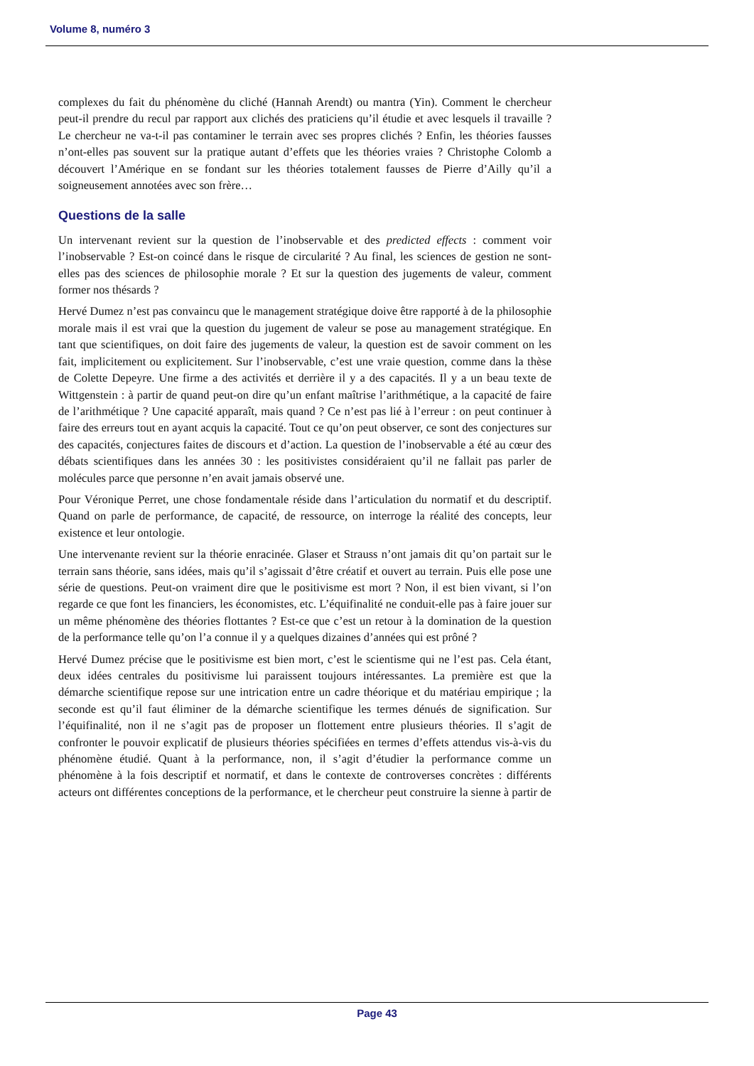Volume 8, numéro 3
complexes du fait du phénomène du cliché (Hannah Arendt) ou mantra (Yin). Comment le chercheur peut-il prendre du recul par rapport aux clichés des praticiens qu’il étudie et avec lesquels il travaille ? Le chercheur ne va-t-il pas contaminer le terrain avec ses propres clichés ? Enfin, les théories fausses n’ont-elles pas souvent sur la pratique autant d’effets que les théories vraies ? Christophe Colomb a découvert l’Amérique en se fondant sur les théories totalement fausses de Pierre d’Ailly qu’il a soigneusement annotées avec son frère…
Questions de la salle
Un intervenant revient sur la question de l’inobservable et des predicted effects : comment voir l’inobservable ? Est-on coincé dans le risque de circularité ? Au final, les sciences de gestion ne sont-elles pas des sciences de philosophie morale ? Et sur la question des jugements de valeur, comment former nos thésards ?
Hervé Dumez n’est pas convaincu que le management stratégique doive être rapporté à de la philosophie morale mais il est vrai que la question du jugement de valeur se pose au management stratégique. En tant que scientifiques, on doit faire des jugements de valeur, la question est de savoir comment on les fait, implicitement ou explicitement. Sur l’inobservable, c’est une vraie question, comme dans la thèse de Colette Depeyre. Une firme a des activités et derrière il y a des capacités. Il y a un beau texte de Wittgenstein : à partir de quand peut-on dire qu’un enfant maîtrise l’arithmétique, a la capacité de faire de l’arithmétique ? Une capacité apparaît, mais quand ? Ce n’est pas lié à l’erreur : on peut continuer à faire des erreurs tout en ayant acquis la capacité. Tout ce qu’on peut observer, ce sont des conjectures sur des capacités, conjectures faites de discours et d’action. La question de l’inobservable a été au cœur des débats scientifiques dans les années 30 : les positivistes considéraient qu’il ne fallait pas parler de molécules parce que personne n’en avait jamais observé une.
Pour Véronique Perret, une chose fondamentale réside dans l’articulation du normatif et du descriptif. Quand on parle de performance, de capacité, de ressource, on interroge la réalité des concepts, leur existence et leur ontologie.
Une intervenante revient sur la théorie enracinée. Glaser et Strauss n’ont jamais dit qu’on partait sur le terrain sans théorie, sans idées, mais qu’il s’agissait d’être créatif et ouvert au terrain. Puis elle pose une série de questions. Peut-on vraiment dire que le positivisme est mort ? Non, il est bien vivant, si l’on regarde ce que font les financiers, les économistes, etc. L’équifinalité ne conduit-elle pas à faire jouer sur un même phénomène des théories flottantes ? Est-ce que c’est un retour à la domination de la question de la performance telle qu’on l’a connue il y a quelques dizaines d’années qui est prôné ?
Hervé Dumez précise que le positivisme est bien mort, c’est le scientisme qui ne l’est pas. Cela étant, deux idées centrales du positivisme lui paraissent toujours intéressantes. La première est que la démarche scientifique repose sur une intrication entre un cadre théorique et du matériau empirique ; la seconde est qu’il faut éliminer de la démarche scientifique les termes dénués de signification. Sur l’équifinalité, non il ne s’agit pas de proposer un flottement entre plusieurs théories. Il s’agit de confronter le pouvoir explicatif de plusieurs théories spécifiées en termes d’effets attendus vis-à-vis du phénomène étudié. Quant à la performance, non, il s’agit d’étudier la performance comme un phénomène à la fois descriptif et normatif, et dans le contexte de controverses concrètes : différents acteurs ont différentes conceptions de la performance, et le chercheur peut construire la sienne à partir de
Page 43